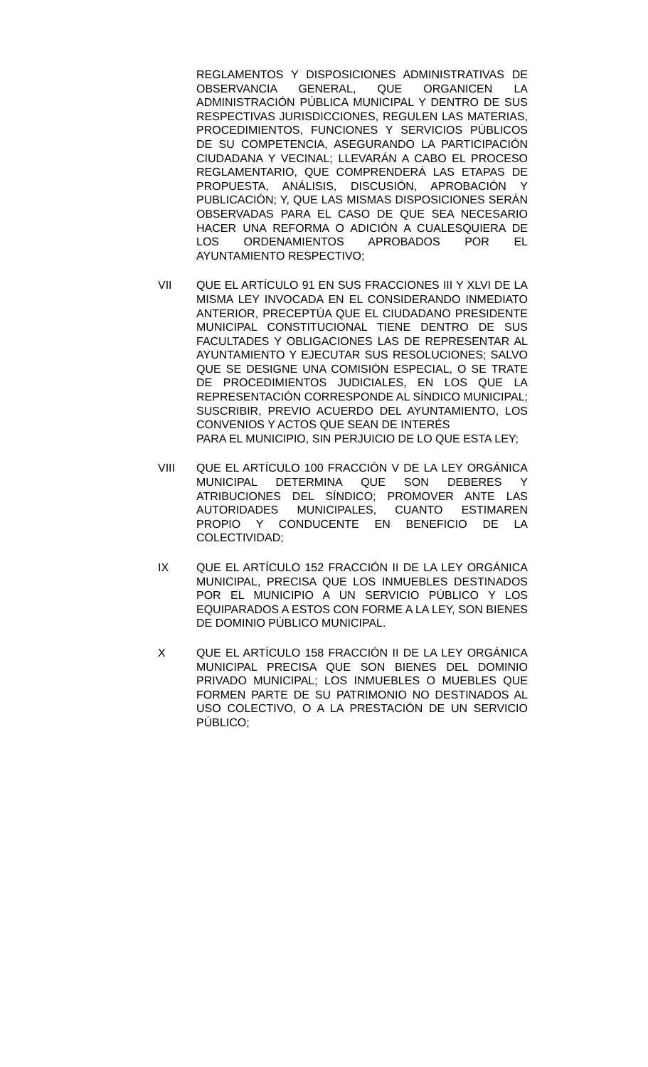REGLAMENTOS Y DISPOSICIONES ADMINISTRATIVAS DE OBSERVANCIA GENERAL, QUE ORGANICEN LA ADMINISTRACIÓN PÚBLICA MUNICIPAL Y DENTRO DE SUS RESPECTIVAS JURISDICCIONES, REGULEN LAS MATERIAS, PROCEDIMIENTOS, FUNCIONES Y SERVICIOS PÚBLICOS DE SU COMPETENCIA, ASEGURANDO LA PARTICIPACIÓN CIUDADANA Y VECINAL; LLEVARÁN A CABO EL PROCESO REGLAMENTARIO, QUE COMPRENDERÁ LAS ETAPAS DE PROPUESTA, ANÁLISIS, DISCUSIÓN, APROBACIÓN Y PUBLICACIÓN; Y, QUE LAS MISMAS DISPOSICIONES SERÁN OBSERVADAS PARA EL CASO DE QUE SEA NECESARIO HACER UNA REFORMA O ADICIÓN A CUALESQUIERA DE LOS ORDENAMIENTOS APROBADOS POR EL AYUNTAMIENTO RESPECTIVO;
VII QUE EL ARTÍCULO 91 EN SUS FRACCIONES III Y XLVI DE LA MISMA LEY INVOCADA EN EL CONSIDERANDO INMEDIATO ANTERIOR, PRECEPTÚA QUE EL CIUDADANO PRESIDENTE MUNICIPAL CONSTITUCIONAL TIENE DENTRO DE SUS FACULTADES Y OBLIGACIONES LAS DE REPRESENTAR AL AYUNTAMIENTO Y EJECUTAR SUS RESOLUCIONES; SALVO QUE SE DESIGNE UNA COMISIÓN ESPECIAL, O SE TRATE DE PROCEDIMIENTOS JUDICIALES, EN LOS QUE LA REPRESENTACIÓN CORRESPONDE AL SÍNDICO MUNICIPAL; SUSCRIBIR, PREVIO ACUERDO DEL AYUNTAMIENTO, LOS CONVENIOS Y ACTOS QUE SEAN DE INTERÉS
PARA EL MUNICIPIO, SIN PERJUICIO DE LO QUE ESTA LEY;
VIII QUE EL ARTÍCULO 100 FRACCIÓN V DE LA LEY ORGÁNICA MUNICIPAL DETERMINA QUE SON DEBERES Y ATRIBUCIONES DEL SÍNDICO; PROMOVER ANTE LAS AUTORIDADES MUNICIPALES, CUANTO ESTIMAREN PROPIO Y CONDUCENTE EN BENEFICIO DE LA COLECTIVIDAD;
IX QUE EL ARTÍCULO 152 FRACCIÓN II DE LA LEY ORGÁNICA MUNICIPAL, PRECISA QUE LOS INMUEBLES DESTINADOS POR EL MUNICIPIO A UN SERVICIO PÚBLICO Y LOS EQUIPARADOS A ESTOS CON FORME A LA LEY, SON BIENES DE DOMINIO PÚBLICO MUNICIPAL.
X QUE EL ARTÍCULO 158 FRACCIÓN II DE LA LEY ORGÁNICA MUNICIPAL PRECISA QUE SON BIENES DEL DOMINIO PRIVADO MUNICIPAL; LOS INMUEBLES O MUEBLES QUE FORMEN PARTE DE SU PATRIMONIO NO DESTINADOS AL USO COLECTIVO, O A LA PRESTACIÓN DE UN SERVICIO PÚBLICO;